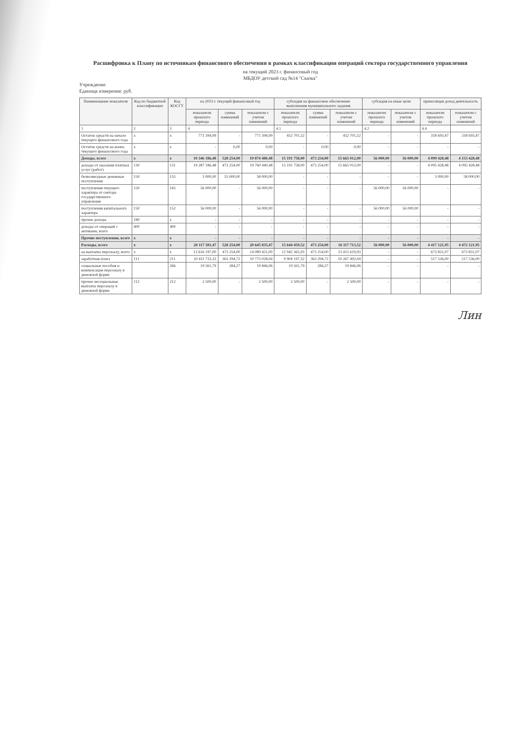Расшифровка к Плану по источникам финансового обеспечения в рамках классификации операций сектора государственного управления
на текущий 2023 г. финансовый год
МБДОУ детский сад №14 "Сказка"
Учреждение
Единица измерения: руб.
| Наименование показателя | Код по бюджетной классификации | Код КОСГУ | на 2023 г. текущий финансовый год | | | субсидия на финансовое обеспечение выполнения муниципального задания | | | субсидия на иные цели | | приносящая доход деятельность | |
| --- | --- | --- | --- | --- | --- | --- | --- | --- | --- | --- | --- | --- |
| | | | показатели прошлого периода | сумма изменений | показатели с учетом изменений | показатели прошлого периода | сумма изменений | показатели с учетом изменений | показатели прошлого периода | показатели с учетом изменений | показатели прошлого периода | показатели с учетом изменений |
| 1 | 2 | 3 | 4 | | | 4.1 | | | 4.2 | | 4.4 | |
| Остаток средств на начало текущего финансового года | x | x | 771 394,99 | - | 771 394,99 | 452 701,52 | - | 452 701,52 | - | - | 318 693,47 | 318 693,47 |
| Остаток средств на конец текущего финансового года | x | x | - | 0,00 | 0,00 | - | 0,00 | 0,00 | - | - | - | - |
| Доходы, всего | x | x | 19 346 186,48 | 528 254,00 | 19 874 480,48 | 15 191 758,00 | 473 254,00 | 15 665 012,00 | 56 000,00 | 56 000,00 | 4 099 428,48 | 4 153 428,48 |
| доходы от оказания платных услуг (работ) | 130 | 131 | 19 287 186,48 | 473 254,00 | 19 760 440,48 | 15 191 758,00 | 473 254,00 | 15 665 012,00 | - | - | 4 095 428,48 | 4 095 428,48 |
| безвозмездные денежные поступления | 150 | 155 | 3 000,00 | 55 000,00 | 58 000,00 | - | - | - | - | - | 3 000,00 | 58 000,00 |
| поступления текущего характера от сектора государственного управления | 150 | 165 | 56 000,00 | - | 56 000,00 | - | - | - | 56 000,00 | 56 000,00 | - | - |
| поступления капитального характера | 150 | 152 | 56 000,00 | - | 56 000,00 | - | - | - | 56 000,00 | 56 000,00 | - | - |
| прочие доходы | 180 | x | - | - | - | - | - | - | - | - | - | - |
| доходы от операций с активами, всего | 400 | 400 | - | - | - | - | - | - | - | - | - | - |
| Прочие поступления, всего | x | x | - | - | - | - | - | - | - | - | - | - |
| Расходы, всего | x | x | 20 117 581,47 | 528 254,00 | 20 645 835,47 | 15 644 459,52 | 473 254,00 | 16 117 713,52 | 56 000,00 | 56 000,00 | 4 417 121,95 | 4 472 121,95 |
| на выплаты персоналу, всего | x | x | 13 616 197,00 | 473 254,00 | 14 089 451,00 | 12 942 365,93 | 473 254,00 | 13 415 619,93 | - | - | 673 831,07 | 673 831,07 |
| заработная плата | 111 | 211 | 10 411 733,32 | 363 294,72 | 10 775 028,04 | 9 904 197,32 | 363 294,72 | 10 267 492,04 | - | - | 517 536,00 | 517 536,00 |
| социальные пособия и компенсации персоналу в денежной форме | | 266 | 19 561,79 | 284,27 | 19 846,06 | 19 561,79 | 284,27 | 19 846,06 | - | - | - | - |
| прочие несоциальные выплаты персоналу в денежной форме | 112 | 212 | 2 500,00 | - | 2 500,00 | 2 500,00 | - | 2 500,00 | - | - | - | - |
Лин